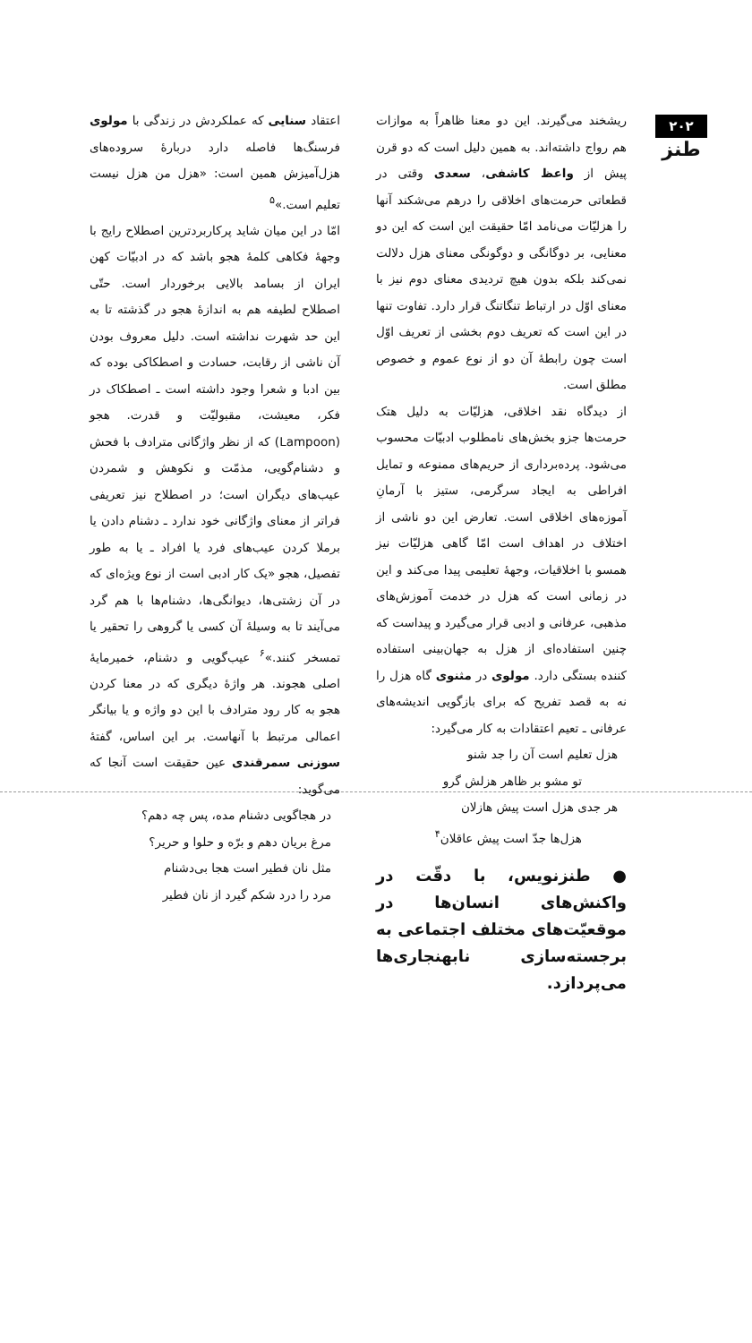۲۰۲
طنز
ریشخند می‌گیرند. این دو معنا ظاهراً به موازات هم رواج داشته‌اند. به همین دلیل است که دو قرن پیش از واعظ کاشفی، سعدی وقتی در قطعاتی حرمت‌های اخلاقی را درهم می‌شکند آنها را هزلیّات می‌نامد امّا حقیقت این است که این دو معنایی، بر دوگانگی و دوگونگی معنای هزل دلالت نمی‌کند بلکه بدون هیچ تردیدی معنای دوم نیز با معنای اوّل در ارتباط تنگاتنگ قرار دارد. تفاوت تنها در این است که تعریف دوم بخشی از تعریف اوّل است چون رابطهٔ آن دو از نوع عموم و خصوص مطلق است.
از دیدگاه نقد اخلاقی، هزلیّات به دلیل هتک حرمت‌ها جزو بخش‌های نامطلوب ادبیّات محسوب می‌شود. پرده‌برداری از حریم‌های ممنوعه و تمایل افراطی به ایجاد سرگرمی، ستیز با آرمانِ آموزه‌های اخلاقی است. تعارض این دو ناشی از اختلاف در اهداف است امّا گاهی هزلیّات نیز همسو با اخلاقیات، وجههٔ تعلیمی پیدا می‌کند و این در زمانی است که هزل در خدمت آموزش‌های مذهبی، عرفانی و ادبی قرار می‌گیرد و پیداست که چنین استفاده‌ای از هزل به جهان‌بینی استفاده کننده بستگی دارد. مولوی در مثنوی گاه هزل را نه به قصد تفریح که برای بازگویی اندیشه‌های عرفانی ـ تعیم اعتقادات به کار می‌گیرد:
هزل تعلیم است آن را جد شنو
تو مشو بر ظاهر هزلش گرو
هر جدی هزل است پیش هازلان
هزل‌ها جدّ است پیش عاقلان<sup>۴</sup>
● طنزنویس، با دقّت در واکنش‌های انسان‌ها در موقعیّت‌های مختلف اجتماعی به برجسته‌سازی نابهنجاری‌ها می‌پردازد.
اعتقاد سنایی که عملکردش در زندگی با مولوی فرسنگ‌ها فاصله دارد دربارهٔ سروده‌های هزل‌آمیزش همین است: «هزل من هزل نیست تعلیم است.»<sup>۵</sup>
امّا در این میان شاید پرکاربردترین اصطلاح رایج با وجههٔ فکاهی کلمهٔ هجو باشد که در ادبیّات کهن ایران از بسامد بالایی برخوردار است. حتّی اصطلاح لطیفه هم به اندازهٔ هجو در گذشته تا به این حد شهرت نداشته است. دلیل معروف بودن آن ناشی از رقابت، حسادت و اصطکاکی بوده که بین ادبا و شعرا وجود داشته است ـ اصطکاک در فکر، معیشت، مقبولیّت و قدرت. هجو (Lampoon) که از نظر واژگانی مترادف با فحش و دشنام‌گویی، مذمّت و نکوهش و شمردن عیب‌های دیگران است؛ در اصطلاح نیز تعریفی فراتر از معنای واژگانی خود ندارد ـ دشنام دادن یا برملا کردن عیب‌های فرد یا افراد ـ یا به طور تفصیل، هجو «یک کار ادبی است از نوع ویژه‌ای که در آن زشتی‌ها، دیوانگی‌ها، دشنام‌ها با هم گرد می‌آیند تا به وسیلهٔ آن کسی یا گروهی را تحقیر یا تمسخر کنند.»<sup>۶</sup> عیب‌گویی و دشنام، خمیرمایهٔ اصلی هجوند. هر واژهٔ دیگری که در معنا کردن هجو به کار رود مترادف با این دو واژه و یا بیانگر اعمالی مرتبط با آنهاست. بر این اساس، گفتهٔ سوزنی سمرقندی عین حقیقت است آنجا که می‌گوید:
در هجاگویی دشنام مده، پس چه دهم؟
مرغ بریان دهم و برّه و حلوا و حریر؟
مثل نان فطیر است هجا بی‌دشنام
مرد را درد شکم گیرد از نان فطیر